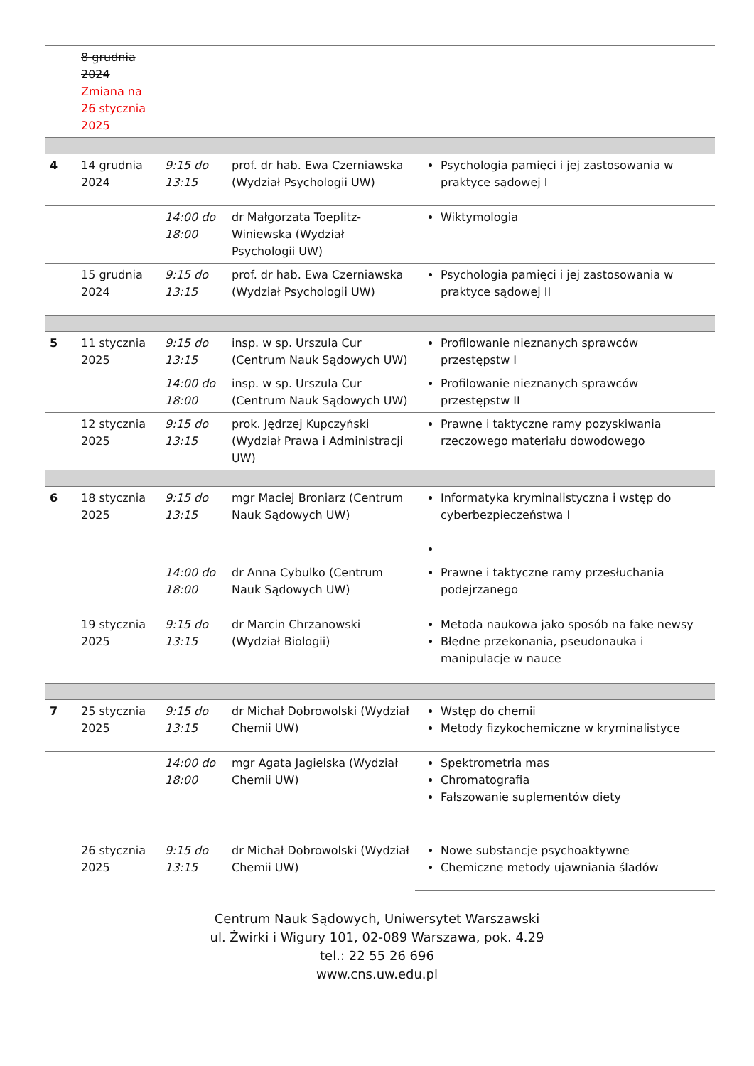| | 8 grudnia 2024 Zmiana na 26 stycznia 2025 | | | |
| 4 | 14 grudnia 2024 | 9:15 do 13:15 | prof. dr hab. Ewa Czerniawska (Wydział Psychologii UW) | Psychologia pamięci i jej zastosowania w praktyce sądowej I |
| | | 14:00 do 18:00 | dr Małgorzata Toeplitz-Winiewska (Wydział Psychologii UW) | Wiktymologia |
| | 15 grudnia 2024 | 9:15 do 13:15 | prof. dr hab. Ewa Czerniawska (Wydział Psychologii UW) | Psychologia pamięci i jej zastosowania w praktyce sądowej II |
| 5 | 11 stycznia 2025 | 9:15 do 13:15 | insp. w sp. Urszula Cur (Centrum Nauk Sądowych UW) | Profilowanie nieznanych sprawców przestępstw I |
| | | 14:00 do 18:00 | insp. w sp. Urszula Cur (Centrum Nauk Sądowych UW) | Profilowanie nieznanych sprawców przestępstw II |
| | 12 stycznia 2025 | 9:15 do 13:15 | prok. Jędrzej Kupczyński (Wydział Prawa i Administracji UW) | Prawne i taktyczne ramy pozyskiwania rzeczowego materiału dowodowego |
| 6 | 18 stycznia 2025 | 9:15 do 13:15 | mgr Maciej Broniarz (Centrum Nauk Sądowych UW) | Informatyka kryminalistyczna i wstęp do cyberbezpieczeństwa I |
| | | 14:00 do 18:00 | dr Anna Cybulko (Centrum Nauk Sądowych UW) | Prawne i taktyczne ramy przesłuchania podejrzanego |
| | 19 stycznia 2025 | 9:15 do 13:15 | dr Marcin Chrzanowski (Wydział Biologii) | Metoda naukowa jako sposób na fake newsy Błędne przekonania, pseudonauka i manipulacje w nauce |
| 7 | 25 stycznia 2025 | 9:15 do 13:15 | dr Michał Dobrowolski (Wydział Chemii UW) | Wstęp do chemii Metody fizykochemiczne w kryminalistyce |
| | | 14:00 do 18:00 | mgr Agata Jagielska (Wydział Chemii UW) | Spektrometria mas Chromatografia Fałszowanie suplementów diety |
| | 26 stycznia 2025 | 9:15 do 13:15 | dr Michał Dobrowolski (Wydział Chemii UW) | Nowe substancje psychoaktywne Chemiczne metody ujawniania śladów |
Centrum Nauk Sądowych, Uniwersytet Warszawski
ul. Żwirki i Wigury 101, 02-089 Warszawa, pok. 4.29
tel.: 22 55 26 696
www.cns.uw.edu.pl